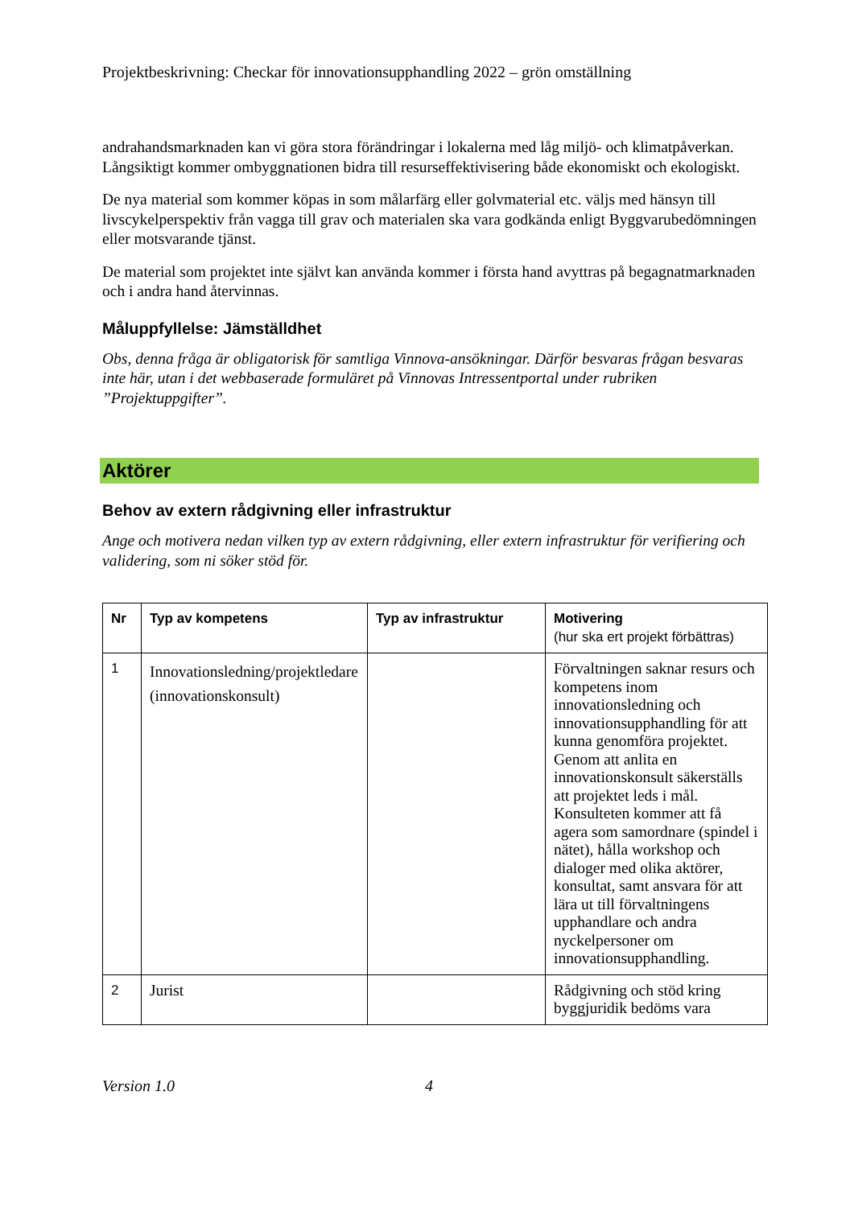Projektbeskrivning: Checkar för innovationsupphandling 2022 – grön omställning
andrahandsmarknaden kan vi göra stora förändringar i lokalerna med låg miljö- och klimatpåverkan. Långsiktigt kommer ombyggnationen bidra till resurseffektivisering både ekonomiskt och ekologiskt.
De nya material som kommer köpas in som målarfärg eller golvmaterial etc. väljs med hänsyn till livscykelperspektiv från vagga till grav och materialen ska vara godkända enligt Byggvarubedömningen eller motsvarande tjänst.
De material som projektet inte självt kan använda kommer i första hand avyttras på begagnatmarknaden och i andra hand återvinnas.
Måluppfyllelse: Jämställdhet
Obs, denna fråga är obligatorisk för samtliga Vinnova-ansökningar. Därför besvaras frågan besvaras inte här, utan i det webbaserade formuläret på Vinnovas Intressentportal under rubriken ”Projektuppgifter”.
Aktörer
Behov av extern rådgivning eller infrastruktur
Ange och motivera nedan vilken typ av extern rådgivning, eller extern infrastruktur för verifiering och validering, som ni söker stöd för.
| Nr | Typ av kompetens | Typ av infrastruktur | Motivering (hur ska ert projekt förbättras) |
| --- | --- | --- | --- |
| 1 | Innovationsledning/projektledare (innovationskonsult) | | Förvaltningen saknar resurs och kompetens inom innovationsledning och innovationsupphandling för att kunna genomföra projektet. Genom att anlita en innovationskonsult säkerställs att projektet leds i mål. Konsulteten kommer att få agera som samordnare (spindel i nätet), hålla workshop och dialoger med olika aktörer, konsultat, samt ansvara för att lära ut till förvaltningens upphandlare och andra nyckelpersoner om innovationsupphandling. |
| 2 | Jurist | | Rådgivning och stöd kring byggjuridik bedöms vara |
Version 1.0 4